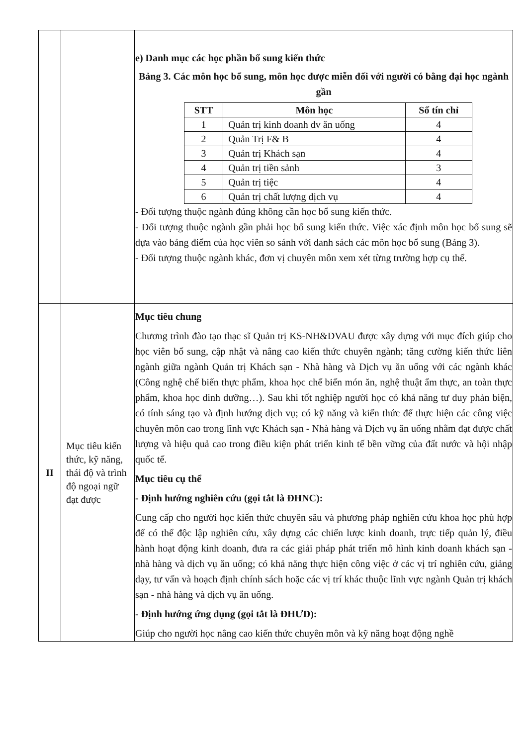| | | e) Danh mục các học phần bổ sung kiến thức Bảng 3. Các môn học bổ sung, môn học được miễn đối với người có bằng đại học ngành gần / STT / Môn học / Số tín chỉ / / --- / --- / --- / / 1 / Quản trị kinh doanh dv ăn uống / 4 / / 2 / Quản Trị F& B / 4 / / 3 / Quản trị Khách sạn / 4 / / 4 / Quản trị tiền sảnh / 3 / / 5 / Quản trị tiệc / 4 / / 6 / Quản trị chất lượng dịch vụ / 4 / - Đối tượng thuộc ngành đúng không cần học bổ sung kiến thức. - Đối tượng thuộc ngành gần phải học bổ sung kiến thức. Việc xác định môn học bổ sung sẽ dựa vào bảng điểm của học viên so sánh với danh sách các môn học bổ sung (Bảng 3). - Đối tượng thuộc ngành khác, đơn vị chuyên môn xem xét từng trường hợp cụ thể. |
| II | Mục tiêu kiến thức, kỹ năng, thái độ và trình độ ngoại ngữ đạt được | Mục tiêu chung Chương trình đào tạo thạc sĩ Quản trị KS-NH&DVAU được xây dựng với mục đích giúp cho học viên bổ sung, cập nhật và nâng cao kiến thức chuyên ngành; tăng cường kiến thức liên ngành giữa ngành Quản trị Khách sạn - Nhà hàng và Dịch vụ ăn uống với các ngành khác (Công nghệ chế biến thực phẩm, khoa học chế biến món ăn, nghệ thuật ẩm thực, an toàn thực phẩm, khoa học dinh dưỡng…). Sau khi tốt nghiệp người học có khả năng tư duy phản biện, có tính sáng tạo và định hướng dịch vụ; có kỹ năng và kiến thức để thực hiện các công việc chuyên môn cao trong lĩnh vực Khách sạn - Nhà hàng và Dịch vụ ăn uống nhằm đạt được chất lượng và hiệu quả cao trong điều kiện phát triển kinh tế bền vững của đất nước và hội nhập quốc tế. Mục tiêu cụ thể - Định hướng nghiên cứu (gọi tắt là ĐHNC): Cung cấp cho người học kiến thức chuyên sâu và phương pháp nghiên cứu khoa học phù hợp để có thể độc lập nghiên cứu, xây dựng các chiến lược kinh doanh, trực tiếp quản lý, điều hành hoạt động kinh doanh, đưa ra các giải pháp phát triển mô hình kinh doanh khách sạn - nhà hàng và dịch vụ ăn uống; có khả năng thực hiện công việc ở các vị trí nghiên cứu, giảng dạy, tư vấn và hoạch định chính sách hoặc các vị trí khác thuộc lĩnh vực ngành Quản trị khách sạn - nhà hàng và dịch vụ ăn uống. - Định hướng ứng dụng (gọi tắt là ĐHƯD): Giúp cho người học nâng cao kiến thức chuyên môn và kỹ năng hoạt động nghề |